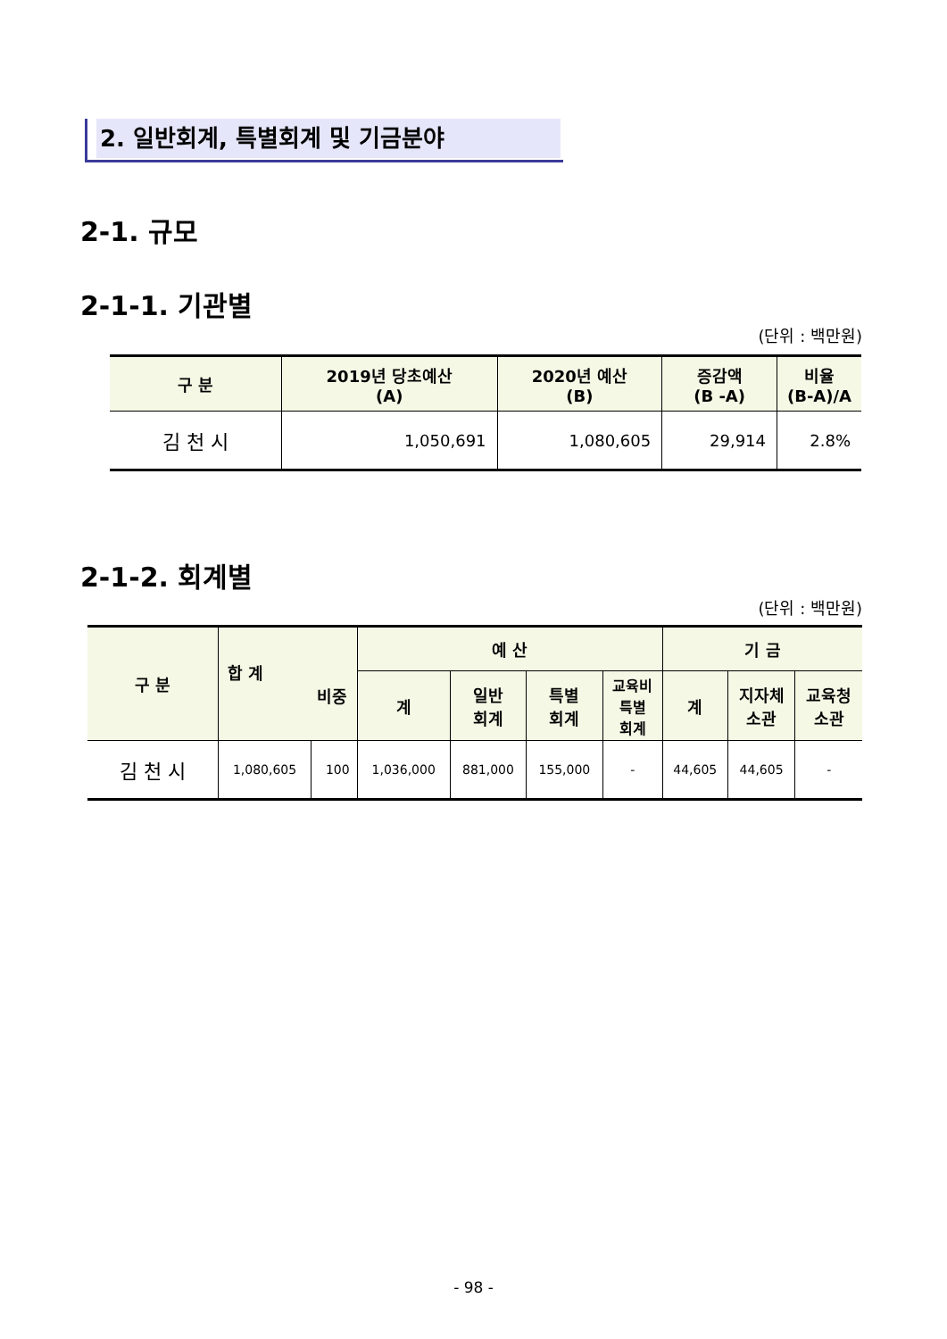2. 일반회계, 특별회계 및 기금분야
2-1. 규모
2-1-1. 기관별
(단위 : 백만원)
| 구 분 | 2019년 당초예산 (A) | 2020년 예산 (B) | 증감액 (B -A) | 비율 (B-A)/A |
| --- | --- | --- | --- | --- |
| 김 천 시 | 1,050,691 | 1,080,605 | 29,914 | 2.8% |
2-1-2. 회계별
(단위 : 백만원)
| 구 분 | 합 계 비중 | | 예 산 | | | | 기 금 | | |
| --- | --- | --- | --- | --- | --- | --- | --- | --- | --- |
| | | | 계 | 일반 회계 | 특별 회계 | 교육비 특별 회계 | 계 | 지자체 소관 | 교육청 소관 |
| 김 천 시 | 1,080,605 | 100 | 1,036,000 | 881,000 | 155,000 | - | 44,605 | 44,605 | - |
- 98 -